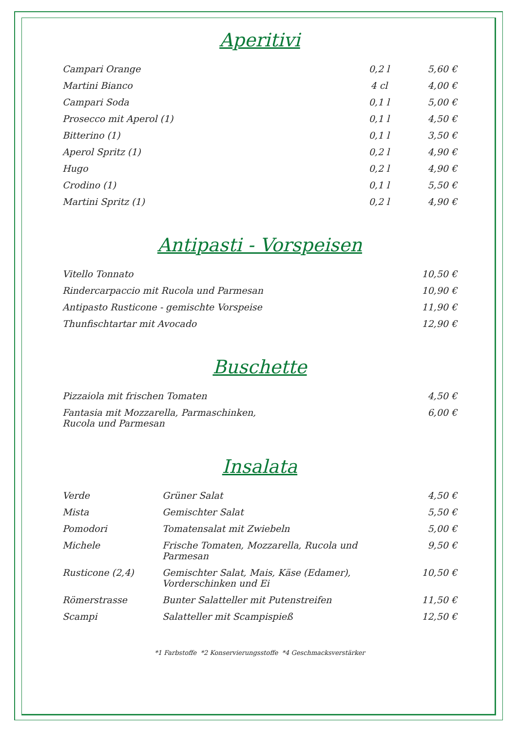Aperitivi
| Campari Orange | 0,2 l | 5,60 € |
| Martini Bianco | 4 cl | 4,00 € |
| Campari Soda | 0,1 l | 5,00 € |
| Prosecco mit Aperol (1) | 0,1 l | 4,50 € |
| Bitterino (1) | 0,1 l | 3,50 € |
| Aperol Spritz (1) | 0,2 l | 4,90 € |
| Hugo | 0,2 l | 4,90 € |
| Crodino (1) | 0,1 l | 5,50 € |
| Martini Spritz (1) | 0,2 l | 4,90 € |
Antipasti - Vorspeisen
| Vitello Tonnato | 10,50 € |
| Rindercarpaccio mit Rucola und Parmesan | 10,90 € |
| Antipasto Rusticone - gemischte Vorspeise | 11,90 € |
| Thunfischtartar mit Avocado | 12,90 € |
Buschette
| Pizzaiola mit frischen Tomaten | 4,50 € |
| Fantasia mit Mozzarella, Parmaschinken, Rucola und Parmesan | 6,00 € |
Insalata
| Verde | Grüner Salat | 4,50 € |
| Mista | Gemischter Salat | 5,50 € |
| Pomodori | Tomatensalat mit Zwiebeln | 5,00 € |
| Michele | Frische Tomaten, Mozzarella, Rucola und Parmesan | 9,50 € |
| Rusticone (2,4) | Gemischter Salat, Mais, Käse (Edamer), Vorderschinken und Ei | 10,50 € |
| Römerstrasse | Bunter Salatteller mit Putenstreifen | 11,50 € |
| Scampi | Salatteller mit Scampispieß | 12,50 € |
*1 Farbstoffe *2 Konservierungsstoffe *4 Geschmacksverstärker